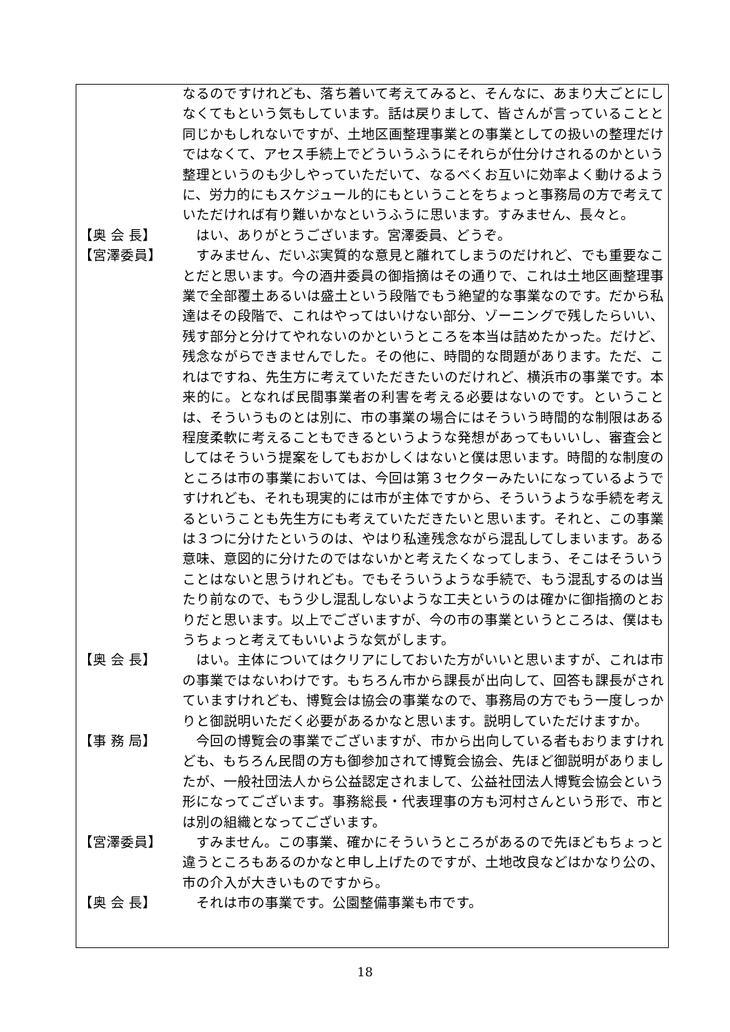なるのですけれども、落ち着いて考えてみると、そんなに、あまり大ごとにしなくてもという気もしています。話は戻りまして、皆さんが言っていることと同じかもしれないですが、土地区画整理事業との事業としての扱いの整理だけではなくて、アセス手続上でどういうふうにそれらが仕分けされるのかという整理というのも少しやっていただいて、なるべくお互いに効率よく動けるように、労力的にもスケジュール的にもということをちょっと事務局の方で考えていただければ有り難いかなというふうに思います。すみません、長々と。
【奥 会 長】 　はい、ありがとうございます。宮澤委員、どうぞ。
【宮澤委員】 　すみません、だいぶ実質的な意見と離れてしまうのだけれど、でも重要なことだと思います。今の酒井委員の御指摘はその通りで、これは土地区画整理事業で全部覆土あるいは盛土という段階でもう絶望的な事業なのです。だから私達はその段階で、これはやってはいけない部分、ゾーニングで残したらいい、残す部分と分けてやれないのかというところを本当は詰めたかった。だけど、残念ながらできませんでした。その他に、時間的な問題があります。ただ、これはですね、先生方に考えていただきたいのだけれど、横浜市の事業です。本来的に。となれば民間事業者の利害を考える必要はないのです。ということは、そういうものとは別に、市の事業の場合にはそういう時間的な制限はある程度柔軟に考えることもできるというような発想があってもいいし、審査会としてはそういう提案をしてもおかしくはないと僕は思います。時間的な制度のところは市の事業においては、今回は第３セクターみたいになっているようですけれども、それも現実的には市が主体ですから、そういうような手続を考えるということも先生方にも考えていただきたいと思います。それと、この事業は３つに分けたというのは、やはり私達残念ながら混乱してしまいます。ある意味、意図的に分けたのではないかと考えたくなってしまう、そこはそういうことはないと思うけれども。でもそういうような手続で、もう混乱するのは当たり前なので、もう少し混乱しないような工夫というのは確かに御指摘のとおりだと思います。以上でございますが、今の市の事業というところは、僕はもうちょっと考えてもいいような気がします。
【奥 会 長】 　はい。主体についてはクリアにしておいた方がいいと思いますが、これは市の事業ではないわけです。もちろん市から課長が出向して、回答も課長がされていますけれども、博覧会は協会の事業なので、事務局の方でもう一度しっかりと御説明いただく必要があるかなと思います。説明していただけますか。
【事 務 局】 　今回の博覧会の事業でございますが、市から出向している者もおりますけれども、もちろん民間の方も御参加されて博覧会協会、先ほど御説明がありましたが、一般社団法人から公益認定されまして、公益社団法人博覧会協会という形になってございます。事務総長・代表理事の方も河村さんという形で、市とは別の組織となってございます。
【宮澤委員】 　すみません。この事業、確かにそういうところがあるので先ほどもちょっと違うところもあるのかなと申し上げたのですが、土地改良などはかなり公の、市の介入が大きいものですから。
【奥 会 長】 　それは市の事業です。公園整備事業も市です。
18